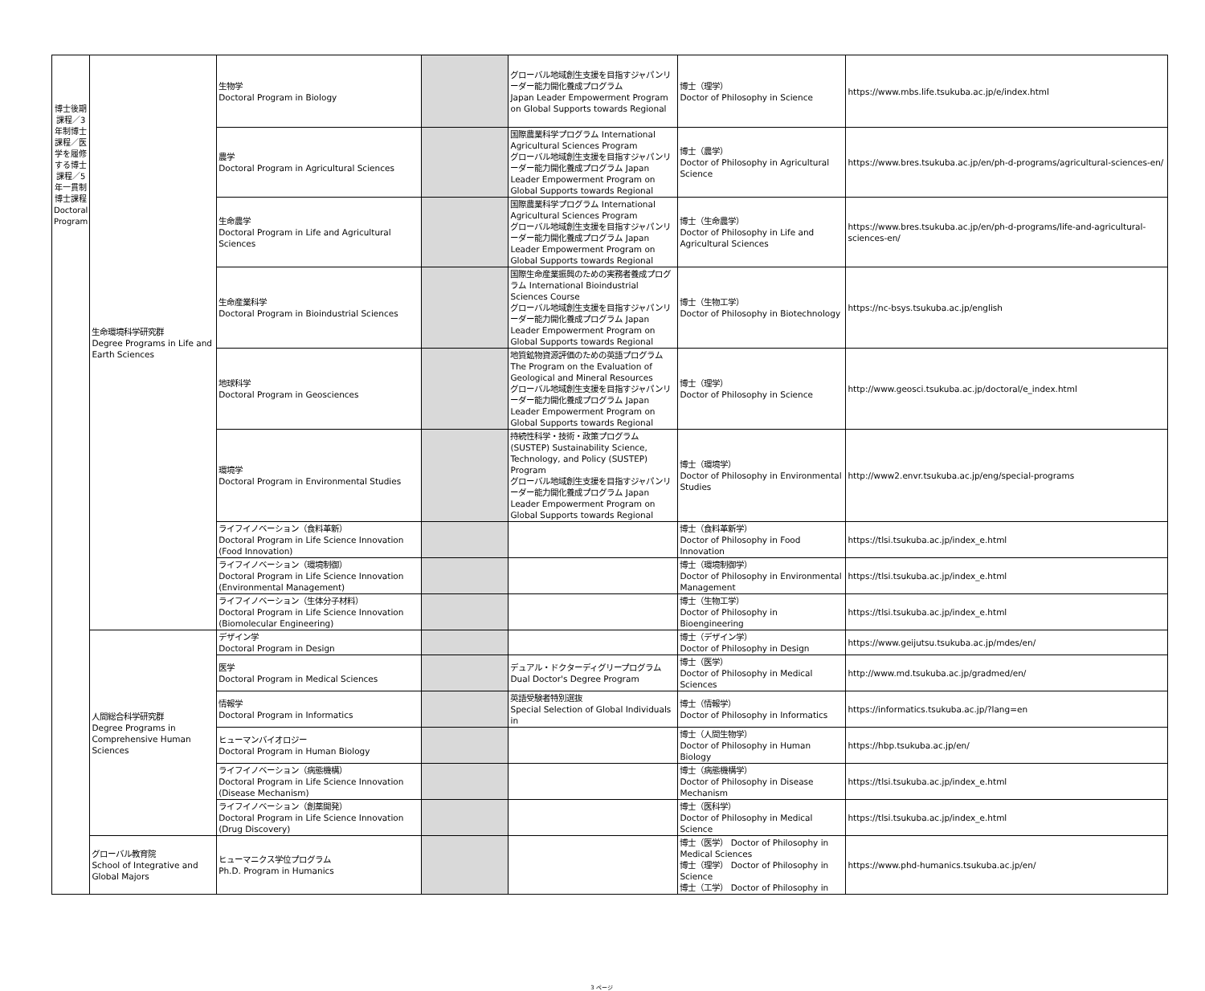| 博士後期課程／3年制博士課程／医学を履修する博士課程／5年一貫制博士課程 Doctoral Program | 生命環境科学研究群 Degree Programs in Life and Earth Sciences | 生物学 Doctoral Program in Biology | | グローバル地域創生支援を目指すジャパンリーダー能力開化養成プログラム Japan Leader Empowerment Program on Global Supports towards Regional | 博士（理学） Doctor of Philosophy in Science | https://www.mbs.life.tsukuba.ac.jp/e/index.html |
| | | 農学 Doctoral Program in Agricultural Sciences | | 国際農業科学プログラム International Agricultural Sciences Program グローバル地域創生支援を目指すジャパンリーダー能力開化養成プログラム Japan Leader Empowerment Program on Global Supports towards Regional | 博士（農学） Doctor of Philosophy in Agricultural Science | https://www.bres.tsukuba.ac.jp/en/ph-d-programs/agricultural-sciences-en/ |
| | | 生命農学 Doctoral Program in Life and Agricultural Sciences | | 国際農業科学プログラム International Agricultural Sciences Program グローバル地域創生支援を目指すジャパンリーダー能力開化養成プログラム Japan Leader Empowerment Program on Global Supports towards Regional | 博士（生命農学） Doctor of Philosophy in Life and Agricultural Sciences | https://www.bres.tsukuba.ac.jp/en/ph-d-programs/life-and-agricultural-sciences-en/ |
| | | 生命産業科学 Doctoral Program in Bioindustrial Sciences | | 国際生命産業振興のための実務者養成プログラム International Bioindustrial Sciences Course グローバル地域創生支援を目指すジャパンリーダー能力開化養成プログラム Japan Leader Empowerment Program on Global Supports towards Regional | 博士（生物工学） Doctor of Philosophy in Biotechnology | https://nc-bsys.tsukuba.ac.jp/english |
| | | 地球科学 Doctoral Program in Geosciences | | 地質鉱物資源評価のための英語プログラム The Program on the Evaluation of Geological and Mineral Resources グローバル地域創生支援を目指すジャパンリーダー能力開化養成プログラム Japan Leader Empowerment Program on Global Supports towards Regional | 博士（理学） Doctor of Philosophy in Science | http://www.geosci.tsukuba.ac.jp/doctoral/e_index.html |
| | | 環境学 Doctoral Program in Environmental Studies | | 持続性科学・技術・政策プログラム(SUSTEP) Sustainability Science, Technology, and Policy (SUSTEP) Program グローバル地域創生支援を目指すジャパンリーダー能力開化養成プログラム Japan Leader Empowerment Program on Global Supports towards Regional | 博士（環境学） Doctor of Philosophy in Environmental Studies | http://www2.envr.tsukuba.ac.jp/eng/special-programs |
| | | ライフイノベーション（食料革新） Doctoral Program in Life Science Innovation (Food Innovation) | | | 博士（食料革新学） Doctor of Philosophy in Food Innovation | https://tlsi.tsukuba.ac.jp/index_e.html |
| | | ライフイノベーション（環境制御） Doctoral Program in Life Science Innovation (Environmental Management) | | | 博士（環境制御学） Doctor of Philosophy in Environmental Management | https://tlsi.tsukuba.ac.jp/index_e.html |
| | | ライフイノベーション（生体分子材料） Doctoral Program in Life Science Innovation (Biomolecular Engineering) | | | 博士（生物工学） Doctor of Philosophy in Bioengineering | https://tlsi.tsukuba.ac.jp/index_e.html |
| | 人間総合科学研究群 Degree Programs in Comprehensive Human Sciences | デザイン学 Doctoral Program in Design | | | 博士（デザイン学） Doctor of Philosophy in Design | https://www.geijutsu.tsukuba.ac.jp/mdes/en/ |
| | | 医学 Doctoral Program in Medical Sciences | | デュアル・ドクターディグリープログラム Dual Doctor's Degree Program | 博士（医学） Doctor of Philosophy in Medical Sciences | http://www.md.tsukuba.ac.jp/gradmed/en/ |
| | | 情報学 Doctoral Program in Informatics | | 英語受験者特別選抜 Special Selection of Global Individuals in | 博士（情報学） Doctor of Philosophy in Informatics | https://informatics.tsukuba.ac.jp/?lang=en |
| | | ヒューマンバイオロジー Doctoral Program in Human Biology | | | 博士（人間生物学） Doctor of Philosophy in Human Biology | https://hbp.tsukuba.ac.jp/en/ |
| | | ライフイノベーション（病態機構） Doctoral Program in Life Science Innovation (Disease Mechanism) | | | 博士（病態機構学） Doctor of Philosophy in Disease Mechanism | https://tlsi.tsukuba.ac.jp/index_e.html |
| | | ライフイノベーション（創薬開発） Doctoral Program in Life Science Innovation (Drug Discovery) | | | 博士（医科学） Doctor of Philosophy in Medical Science | https://tlsi.tsukuba.ac.jp/index_e.html |
| | グローバル教育院 School of Integrative and Global Majors | ヒューマニクス学位プログラム Ph.D. Program in Humanics | | | 博士（医学） Doctor of Philosophy in Medical Sciences 博士（理学） Doctor of Philosophy in Science 博士（工学） Doctor of Philosophy in | https://www.phd-humanics.tsukuba.ac.jp/en/ |
3 ページ